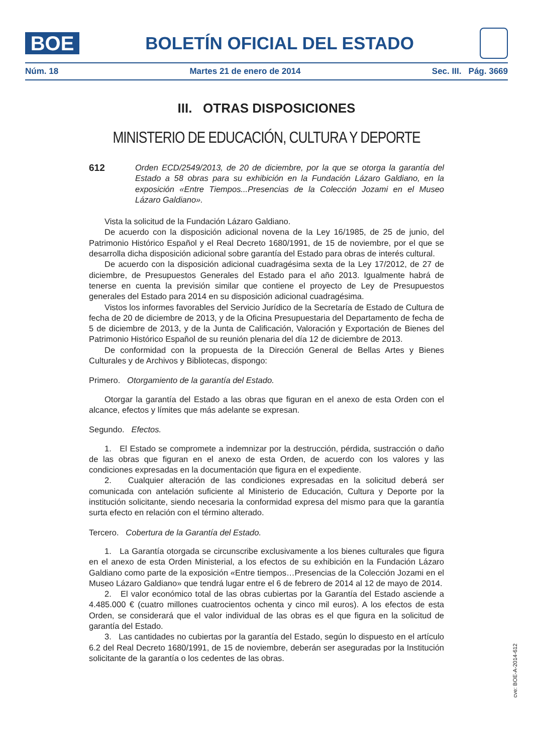BOE
BOLETÍN OFICIAL DEL ESTADO
Núm. 18 Martes 21 de enero de 2014 Sec. III. Pág. 3669
III. OTRAS DISPOSICIONES
MINISTERIO DE EDUCACIÓN, CULTURA Y DEPORTE
612
Orden ECD/2549/2013, de 20 de diciembre, por la que se otorga la garantía del Estado a 58 obras para su exhibición en la Fundación Lázaro Galdiano, en la exposición «Entre Tiempos...Presencias de la Colección Jozami en el Museo Lázaro Galdiano».
Vista la solicitud de la Fundación Lázaro Galdiano.
De acuerdo con la disposición adicional novena de la Ley 16/1985, de 25 de junio, del Patrimonio Histórico Español y el Real Decreto 1680/1991, de 15 de noviembre, por el que se desarrolla dicha disposición adicional sobre garantía del Estado para obras de interés cultural.
De acuerdo con la disposición adicional cuadragésima sexta de la Ley 17/2012, de 27 de diciembre, de Presupuestos Generales del Estado para el año 2013. Igualmente habrá de tenerse en cuenta la previsión similar que contiene el proyecto de Ley de Presupuestos generales del Estado para 2014 en su disposición adicional cuadragésima.
Vistos los informes favorables del Servicio Jurídico de la Secretaría de Estado de Cultura de fecha de 20 de diciembre de 2013, y de la Oficina Presupuestaria del Departamento de fecha de 5 de diciembre de 2013, y de la Junta de Calificación, Valoración y Exportación de Bienes del Patrimonio Histórico Español de su reunión plenaria del día 12 de diciembre de 2013.
De conformidad con la propuesta de la Dirección General de Bellas Artes y Bienes Culturales y de Archivos y Bibliotecas, dispongo:
Primero. Otorgamiento de la garantía del Estado.
Otorgar la garantía del Estado a las obras que figuran en el anexo de esta Orden con el alcance, efectos y límites que más adelante se expresan.
Segundo. Efectos.
1. El Estado se compromete a indemnizar por la destrucción, pérdida, sustracción o daño de las obras que figuran en el anexo de esta Orden, de acuerdo con los valores y las condiciones expresadas en la documentación que figura en el expediente.
2. Cualquier alteración de las condiciones expresadas en la solicitud deberá ser comunicada con antelación suficiente al Ministerio de Educación, Cultura y Deporte por la institución solicitante, siendo necesaria la conformidad expresa del mismo para que la garantía surta efecto en relación con el término alterado.
Tercero. Cobertura de la Garantía del Estado.
1. La Garantía otorgada se circunscribe exclusivamente a los bienes culturales que figura en el anexo de esta Orden Ministerial, a los efectos de su exhibición en la Fundación Lázaro Galdiano como parte de la exposición «Entre tiempos…Presencias de la Colección Jozami en el Museo Lázaro Galdiano» que tendrá lugar entre el 6 de febrero de 2014 al 12 de mayo de 2014.
2. El valor económico total de las obras cubiertas por la Garantía del Estado asciende a 4.485.000 € (cuatro millones cuatrocientos ochenta y cinco mil euros). A los efectos de esta Orden, se considerará que el valor individual de las obras es el que figura en la solicitud de garantía del Estado.
3. Las cantidades no cubiertas por la garantía del Estado, según lo dispuesto en el artículo 6.2 del Real Decreto 1680/1991, de 15 de noviembre, deberán ser aseguradas por la Institución solicitante de la garantía o los cedentes de las obras.
cve: BOE-A-2014-612